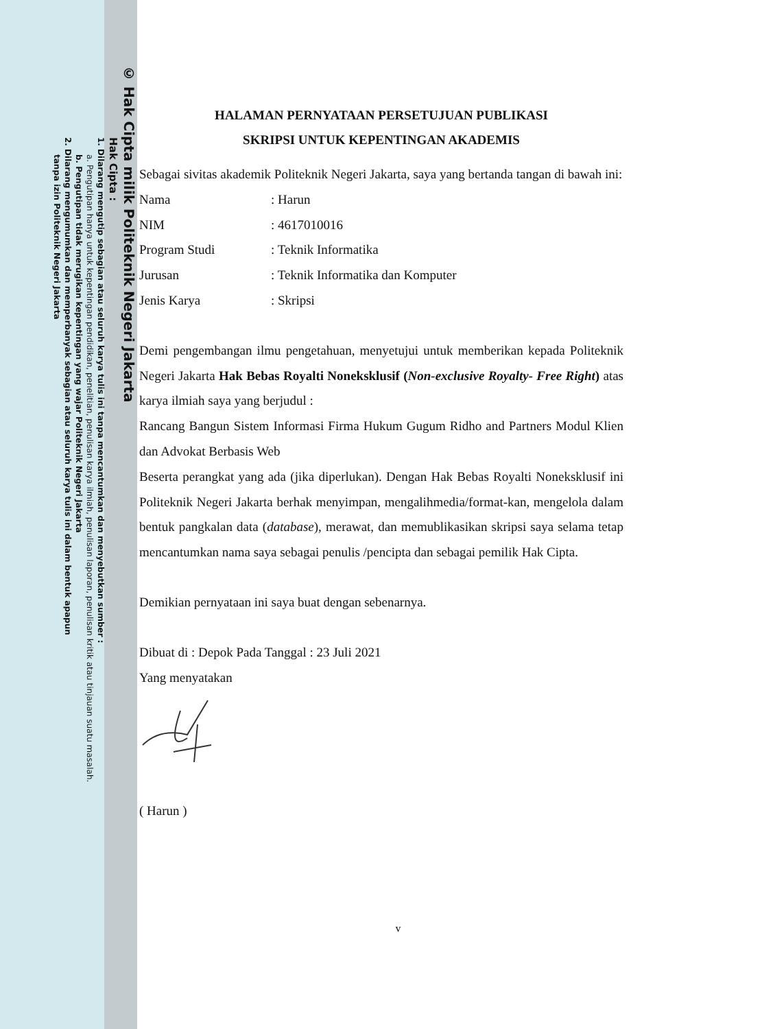© Hak Cipta milik Politeknik Negeri Jakarta
Hak Cipta :
1. Dilarang mengutip sebagian atau seluruh karya tulis ini tanpa mencantumkan dan menyebutkan sumber :
a. Pengutipan hanya untuk kepentingan pendidikan, penelitian, penulisan karya ilmiah, penulisan laporan, penulisan kritik atau tinjauan suatu masalah.
b. Pengutipan tidak merugikan kepentingan yang wajar Politeknik Negeri Jakarta
2. Dilarang mengumumkan dan memperbanyak sebagian atau seluruh karya tulis ini dalam bentuk apapun
tanpa izin Politeknik Negeri Jakarta
HALAMAN PERNYATAAN PERSETUJUAN PUBLIKASI
SKRIPSI UNTUK KEPENTINGAN AKADEMIS
Sebagai sivitas akademik Politeknik Negeri Jakarta, saya yang bertanda tangan di bawah ini:
Nama: Harun
NIM: 4617010016
Program Studi: Teknik Informatika
Jurusan: Teknik Informatika dan Komputer
Jenis Karya: Skripsi
Demi pengembangan ilmu pengetahuan, menyetujui untuk memberikan kepada Politeknik Negeri Jakarta Hak Bebas Royalti Noneksklusif (Non-exclusive Royalty- Free Right) atas karya ilmiah saya yang berjudul :
Rancang Bangun Sistem Informasi Firma Hukum Gugum Ridho and Partners Modul Klien dan Advokat Berbasis Web
Beserta perangkat yang ada (jika diperlukan). Dengan Hak Bebas Royalti Noneksklusif ini Politeknik Negeri Jakarta berhak menyimpan, mengalihmedia/format-kan, mengelola dalam bentuk pangkalan data (database), merawat, dan memublikasikan skripsi saya selama tetap mencantumkan nama saya sebagai penulis /pencipta dan sebagai pemilik Hak Cipta.
Demikian pernyataan ini saya buat dengan sebenarnya.
Dibuat di : Depok Pada Tanggal : 23 Juli 2021
Yang menyatakan
( Harun )
v